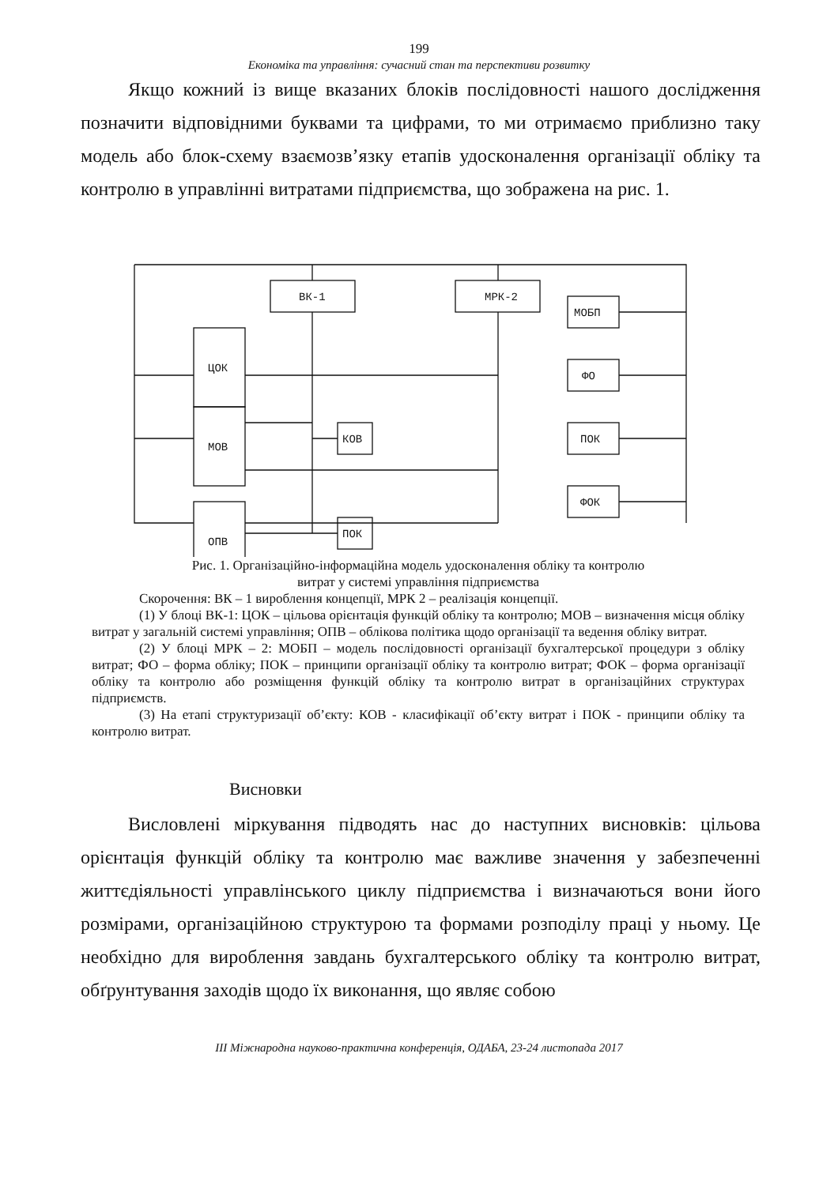199
Економіка та управління: сучасний стан та перспективи розвитку
Якщо кожний із вище вказаних блоків послідовності нашого дослідження позначити відповідними буквами та цифрами, то ми отримаємо приблизно таку модель або блок-схему взаємозв’язку етапів удосконалення організації обліку та контролю в управлінні витратами підприємства, що зображена на рис. 1.
ВК-1
МРК-2
МОБП
ЦОК
ФО
МОВ
КОВ
ПОК
ФОК
ПОК
ОПВ
Рис. 1. Організаційно-інформаційна модель удосконалення обліку та контролю
витрат у системі управління підприємства
Скорочення: ВК – 1 вироблення концепції, МРК 2 – реалізація концепції.
(1) У блоці ВК-1: ЦОК – цільова орієнтація функцій обліку та контролю; МОВ – визначення місця обліку витрат у загальній системі управління; ОПВ – облікова політика щодо організації та ведення обліку витрат.
(2) У блоці МРК – 2: МОБП – модель послідовності організації бухгалтерської процедури з обліку витрат; ФО – форма обліку; ПОК – принципи організації обліку та контролю витрат; ФОК – форма організації обліку та контролю або розміщення функцій обліку та контролю витрат в організаційних структурах підприємств.
(3) На етапі структуризації об’єкту: КОВ - класифікації об’єкту витрат і ПОК - принципи обліку та контролю витрат.
Висновки
Висловлені міркування підводять нас до наступних висновків: цільова орієнтація функцій обліку та контролю має важливе значення у забезпеченні життєдіяльності управлінського циклу підприємства і визначаються вони його розмірами, організаційною структурою та формами розподілу праці у ньому. Це необхідно для вироблення завдань бухгалтерського обліку та контролю витрат, обґрунтування заходів щодо їх виконання, що являє собою
ІІІ Міжнародна науково-практична конференція, ОДАБА, 23-24 листопада 2017